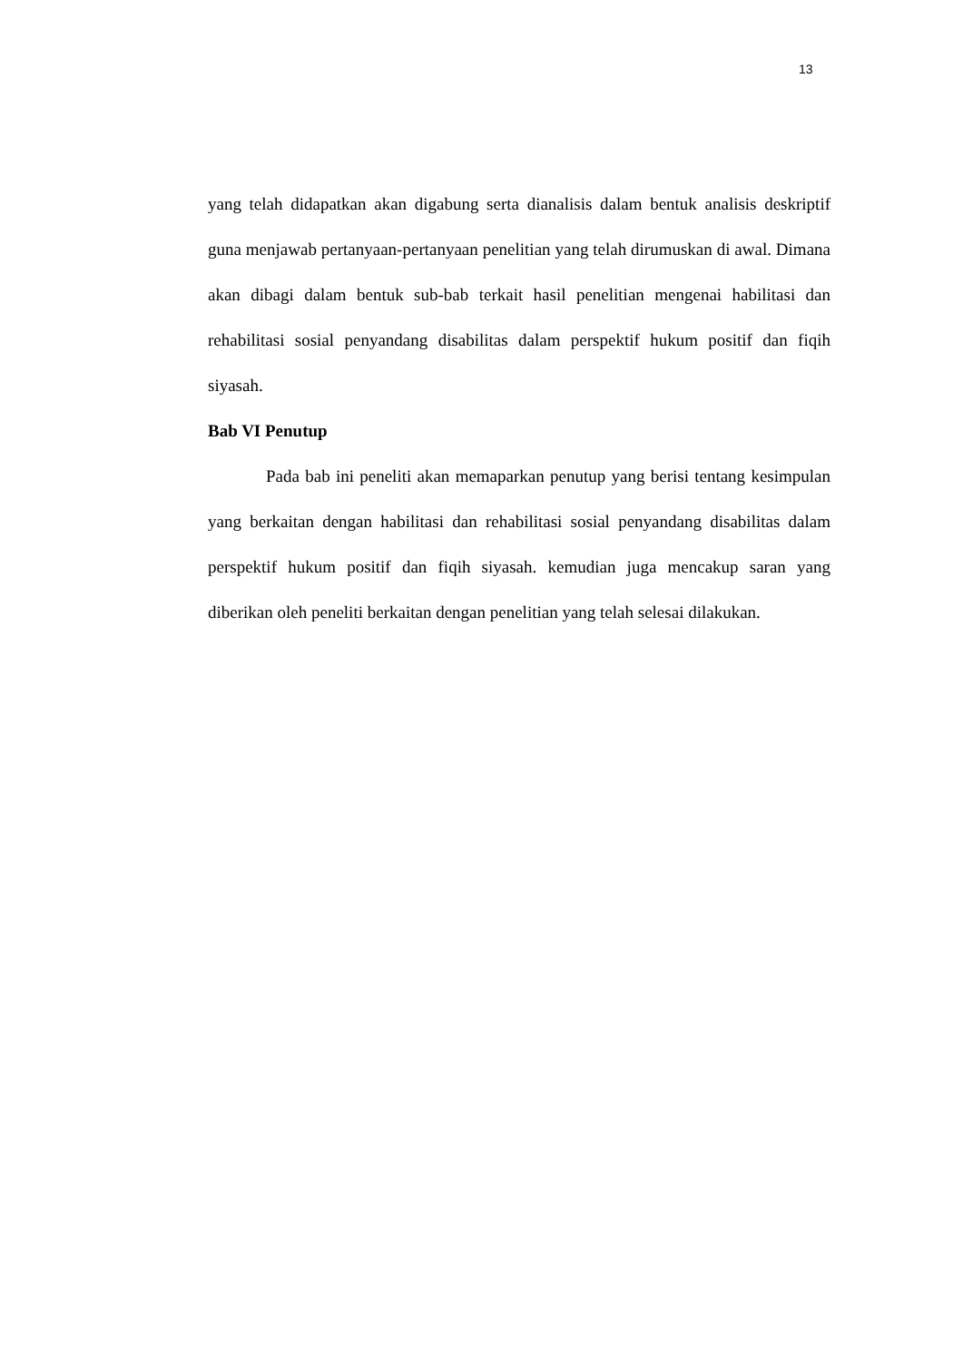13
yang telah didapatkan akan digabung serta dianalisis dalam bentuk analisis deskriptif guna menjawab pertanyaan-pertanyaan penelitian yang telah dirumuskan di awal. Dimana akan dibagi dalam bentuk sub-bab terkait hasil penelitian mengenai habilitasi dan rehabilitasi sosial penyandang disabilitas dalam perspektif hukum positif dan fiqih siyasah.
Bab VI Penutup
Pada bab ini peneliti akan memaparkan penutup yang berisi tentang kesimpulan yang berkaitan dengan habilitasi dan rehabilitasi sosial penyandang disabilitas dalam perspektif hukum positif dan fiqih siyasah. kemudian juga mencakup saran yang diberikan oleh peneliti berkaitan dengan penelitian yang telah selesai dilakukan.